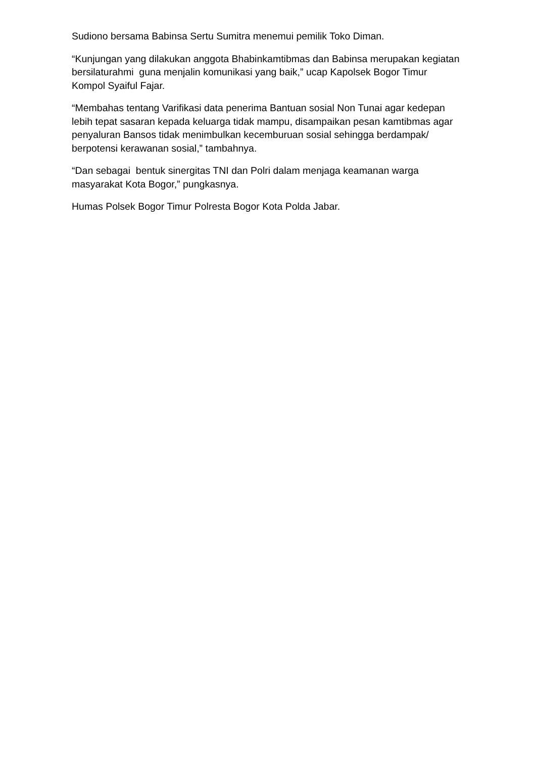Sudiono bersama Babinsa Sertu Sumitra menemui pemilik Toko Diman.
“Kunjungan yang dilakukan anggota Bhabinkamtibmas dan Babinsa merupakan kegiatan bersilaturahmi guna menjalin komunikasi yang baik,” ucap Kapolsek Bogor Timur Kompol Syaiful Fajar.
“Membahas tentang Varifikasi data penerima Bantuan sosial Non Tunai agar kedepan lebih tepat sasaran kepada keluarga tidak mampu, disampaikan pesan kamtibmas agar penyaluran Bansos tidak menimbulkan kecemburuan sosial sehingga berdampak/ berpotensi kerawanan sosial,” tambahnya.
“Dan sebagai bentuk sinergitas TNI dan Polri dalam menjaga keamanan warga masyarakat Kota Bogor,” pungkasnya.
Humas Polsek Bogor Timur Polresta Bogor Kota Polda Jabar.